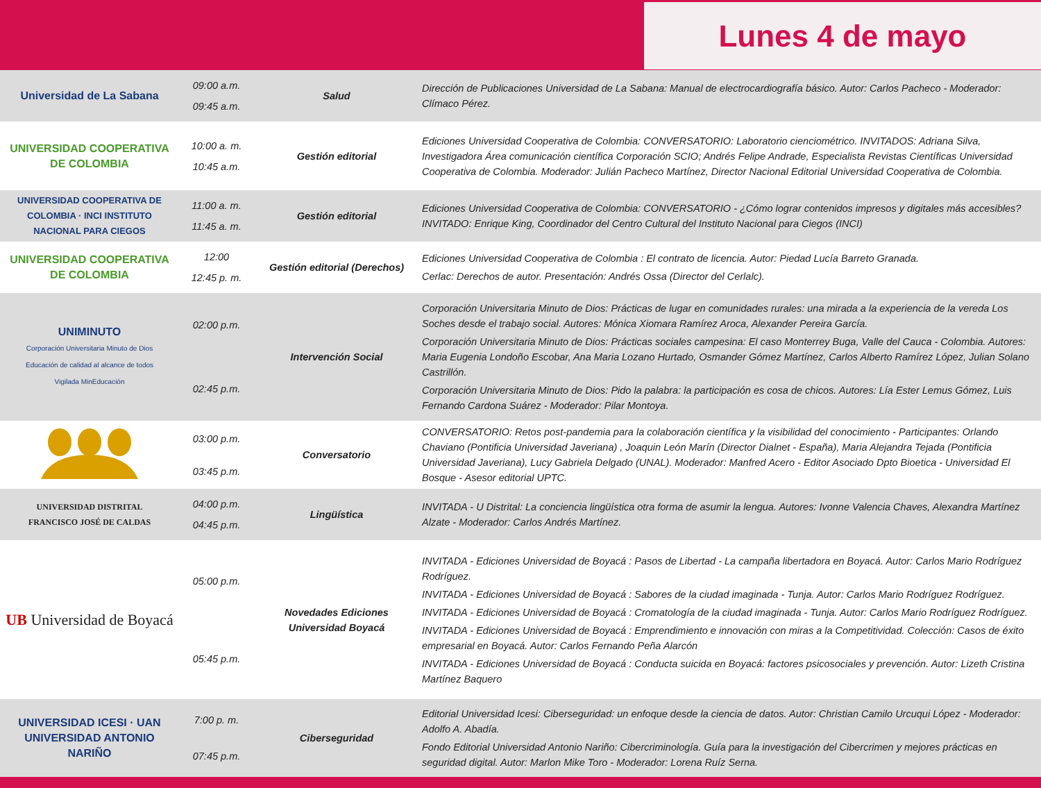Lunes 4 de mayo
| Universidad de La Sabana | 09:00 a.m. 09:45 a.m. | Salud | Dirección de Publicaciones Universidad de La Sabana: Manual de electrocardiografía básico. Autor: Carlos Pacheco - Moderador: Clímaco Pérez. |
| UNIVERSIDAD COOPERATIVA DE COLOMBIA | 10:00 a. m. 10:45 a.m. | Gestión editorial | Ediciones Universidad Cooperativa de Colombia: CONVERSATORIO: Laboratorio cienciométrico. INVITADOS: Adriana Silva, Investigadora Área comunicación científica Corporación SCIO; Andrés Felipe Andrade, Especialista Revistas Científicas Universidad Cooperativa de Colombia. Moderador: Julián Pacheco Martínez, Director Nacional Editorial Universidad Cooperativa de Colombia. |
| UNIVERSIDAD COOPERATIVA DE COLOMBIA · INCI INSTITUTO NACIONAL PARA CIEGOS | 11:00 a. m. 11:45 a. m. | Gestión editorial | Ediciones Universidad Cooperativa de Colombia: CONVERSATORIO - ¿Cómo lograr contenidos impresos y digitales más accesibles? INVITADO: Enrique King, Coordinador del Centro Cultural del Instituto Nacional para Ciegos (INCI) |
| UNIVERSIDAD COOPERATIVA DE COLOMBIA | 12:00 12:45 p. m. | Gestión editorial (Derechos) | Ediciones Universidad Cooperativa de Colombia : El contrato de licencia. Autor: Piedad Lucía Barreto Granada. Cerlac: Derechos de autor. Presentación: Andrés Ossa (Director del Cerlalc). |
| UNIMINUTO Corporación Universitaria Minuto de Dios Educación de calidad al alcance de todos Vigilada MinEducación | 02:00 p.m. 02:45 p.m. | Intervención Social | Corporación Universitaria Minuto de Dios: Prácticas de lugar en comunidades rurales: una mirada a la experiencia de la vereda Los Soches desde el trabajo social. Autores: Mónica Xiomara Ramírez Aroca, Alexander Pereira García. Corporación Universitaria Minuto de Dios: Prácticas sociales campesina: El caso Monterrey Buga, Valle del Cauca - Colombia. Autores: Maria Eugenia Londoño Escobar, Ana Maria Lozano Hurtado, Osmander Gómez Martínez, Carlos Alberto Ramírez López, Julian Solano Castrillón. Corporación Universitaria Minuto de Dios: Pido la palabra: la participación es cosa de chicos. Autores: Lía Ester Lemus Gómez, Luis Fernando Cardona Suárez - Moderador: Pilar Montoya. |
| | 03:00 p.m. 03:45 p.m. | Conversatorio | CONVERSATORIO: Retos post-pandemia para la colaboración científica y la visibilidad del conocimiento - Participantes: Orlando Chaviano (Pontificia Universidad Javeriana) , Joaquin León Marín (Director Dialnet - España), Maria Alejandra Tejada (Pontificia Universidad Javeriana), Lucy Gabriela Delgado (UNAL). Moderador: Manfred Acero - Editor Asociado Dpto Bioetica - Universidad El Bosque - Asesor editorial UPTC. |
| UNIVERSIDAD DISTRITAL FRANCISCO JOSÉ DE CALDAS | 04:00 p.m. 04:45 p.m. | Lingüística | INVITADA - U Distrital: La conciencia lingüística otra forma de asumir la lengua. Autores: Ivonne Valencia Chaves, Alexandra Martínez Alzate - Moderador: Carlos Andrés Martínez. |
| UB Universidad de Boyacá | 05:00 p.m. 05:45 p.m. | Novedades Ediciones Universidad Boyacá | INVITADA - Ediciones Universidad de Boyacá : Pasos de Libertad - La campaña libertadora en Boyacá. Autor: Carlos Mario Rodríguez Rodríguez. INVITADA - Ediciones Universidad de Boyacá : Sabores de la ciudad imaginada - Tunja. Autor: Carlos Mario Rodríguez Rodríguez. INVITADA - Ediciones Universidad de Boyacá : Cromatología de la ciudad imaginada - Tunja. Autor: Carlos Mario Rodríguez Rodríguez. INVITADA - Ediciones Universidad de Boyacá : Emprendimiento e innovación con miras a la Competitividad. Colección: Casos de éxito empresarial en Boyacá. Autor: Carlos Fernando Peña Alarcón INVITADA - Ediciones Universidad de Boyacá : Conducta suicida en Boyacá: factores psicosociales y prevención. Autor: Lizeth Cristina Martínez Baquero |
| UNIVERSIDAD ICESI · UAN UNIVERSIDAD ANTONIO NARIÑO | 7:00 p. m. 07:45 p.m. | Ciberseguridad | Editorial Universidad Icesi: Ciberseguridad: un enfoque desde la ciencia de datos. Autor: Christian Camilo Urcuqui López - Moderador: Adolfo A. Abadía. Fondo Editorial Universidad Antonio Nariño: Cibercriminología. Guía para la investigación del Cibercrimen y mejores prácticas en seguridad digital. Autor: Marlon Mike Toro - Moderador: Lorena Ruíz Serna. |